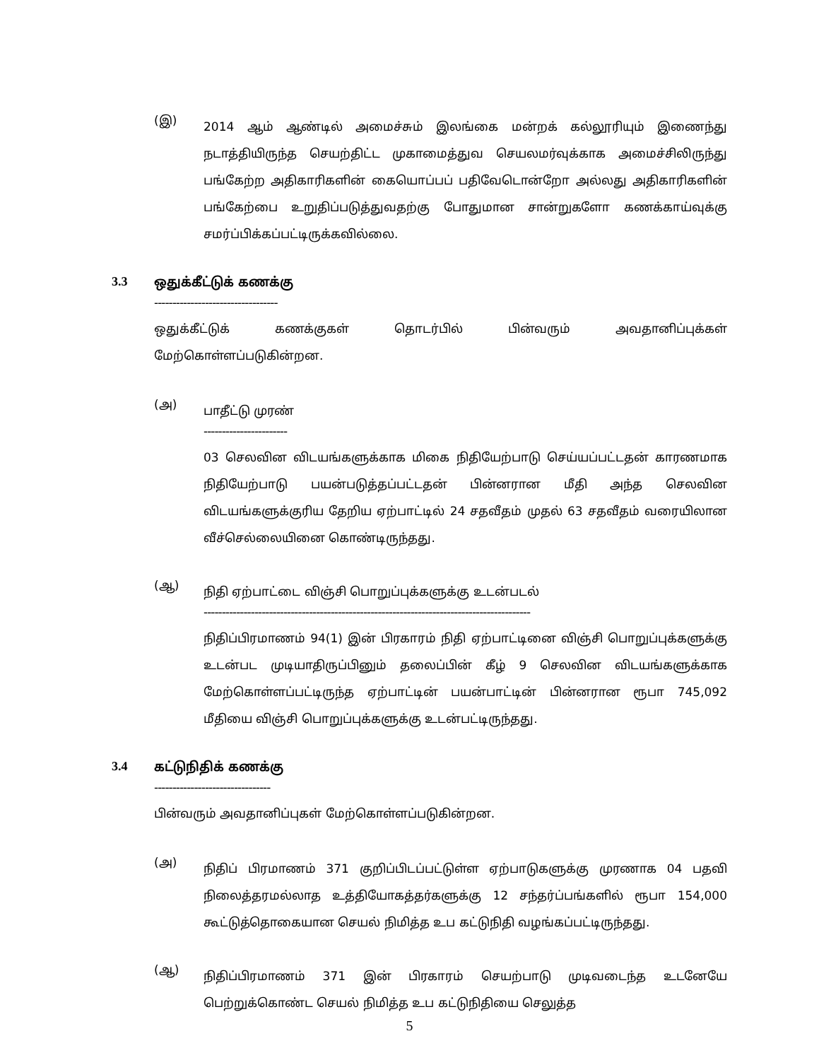(இ)
2014 ஆம் ஆண்டில் அமைச்சும் இலங்கை மன்றக் கல்லூரியும் இணைந்து நடாத்தியிருந்த செயற்திட்ட முகாமைத்துவ செயலமர்வுக்காக அமைச்சிலிருந்து பங்கேற்ற அதிகாரிகளின் கையொப்பப் பதிவேடொன்றோ அல்லது அதிகாரிகளின் பங்கேற்பை உறுதிப்படுத்துவதற்கு போதுமான சான்றுகளோ கணக்காய்வுக்கு சமர்ப்பிக்கப்பட்டிருக்கவில்லை.
3.3 ஒதுக்கீட்டுக் கணக்கு
----------------------------------
ஒதுக்கீட்டுக் கணக்குகள் தொடர்பில் பின்வரும் அவதானிப்புக்கள் மேற்கொள்ளப்படுகின்றன.
(அ)
பாதீட்டு முரண்
-----------------------
03 செலவின விடயங்களுக்காக மிகை நிதியேற்பாடு செய்யப்பட்டதன் காரணமாக நிதியேற்பாடு பயன்படுத்தப்பட்டதன் பின்னரான மீதி அந்த செலவின விடயங்களுக்குரிய தேறிய ஏற்பாட்டில் 24 சதவீதம் முதல் 63 சதவீதம் வரையிலான வீச்செல்லையினை கொண்டிருந்தது.
(ஆ)
நிதி ஏற்பாட்டை விஞ்சி பொறுப்புக்களுக்கு உடன்படல்
------------------------------------------------------------------------------------------
நிதிப்பிரமாணம் 94(1) இன் பிரகாரம் நிதி ஏற்பாட்டினை விஞ்சி பொறுப்புக்களுக்கு உடன்பட முடியாதிருப்பினும் தலைப்பின் கீழ் 9 செலவின விடயங்களுக்காக மேற்கொள்ளப்பட்டிருந்த ஏற்பாட்டின் பயன்பாட்டின் பின்னரான ரூபா 745,092 மீதியை விஞ்சி பொறுப்புக்களுக்கு உடன்பட்டிருந்தது.
3.4 கட்டுநிதிக் கணக்கு
--------------------------------
பின்வரும் அவதானிப்புகள் மேற்கொள்ளப்படுகின்றன.
(அ)
நிதிப் பிரமாணம் 371 குறிப்பிடப்பட்டுள்ள ஏற்பாடுகளுக்கு முரணாக 04 பதவி நிலைத்தரமல்லாத உத்தியோகத்தர்களுக்கு 12 சந்தர்ப்பங்களில் ரூபா 154,000 கூட்டுத்தொகையான செயல் நிமித்த உப கட்டுநிதி வழங்கப்பட்டிருந்தது.
(ஆ)
நிதிப்பிரமாணம் 371 இன் பிரகாரம் செயற்பாடு முடிவடைந்த உடனேயே பெற்றுக்கொண்ட செயல் நிமித்த உப கட்டுநிதியை செலுத்த
5